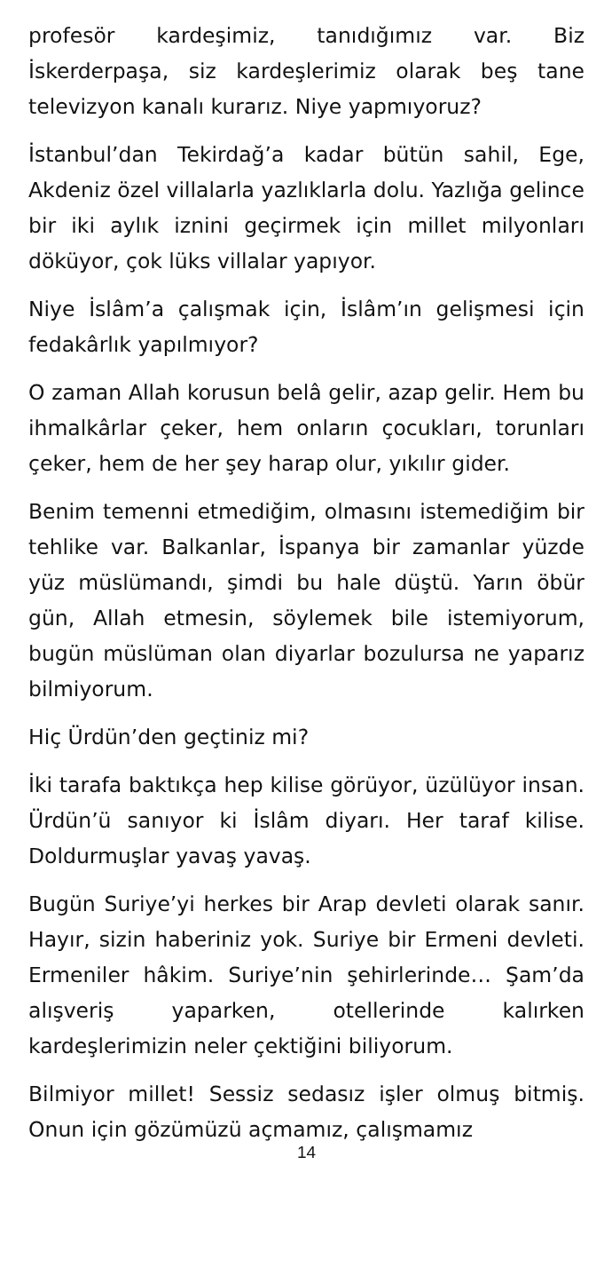profesör kardeşimiz, tanıdığımız var. Biz İskerderpaşa, siz kardeşlerimiz olarak beş tane televizyon kanalı kurarız. Niye yapmıyoruz?
İstanbul’dan Tekirdağ’a kadar bütün sahil, Ege, Akdeniz özel villalarla yazlıklarla dolu. Yazlığa gelince bir iki aylık iznini geçirmek için millet milyonları döküyor, çok lüks villalar yapıyor.
Niye İslâm’a çalışmak için, İslâm’ın gelişmesi için fedakârlık yapılmıyor?
O zaman Allah korusun belâ gelir, azap gelir. Hem bu ihmalkârlar çeker, hem onların çocukları, torunları çeker, hem de her şey harap olur, yıkılır gider.
Benim temenni etmediğim, olmasını istemediğim bir tehlike var. Balkanlar, İspanya bir zamanlar yüzde yüz müslümandı, şimdi bu hale düştü. Yarın öbür gün, Allah etmesin, söylemek bile istemiyorum, bugün müslüman olan diyarlar bozulursa ne yaparız bilmiyorum.
Hiç Ürdün’den geçtiniz mi?
İki tarafa baktıkça hep kilise görüyor, üzülüyor insan. Ürdün’ü sanıyor ki İslâm diyarı. Her taraf kilise. Doldurmuşlar yavaş yavaş.
Bugün Suriye’yi herkes bir Arap devleti olarak sanır. Hayır, sizin haberiniz yok. Suriye bir Ermeni devleti. Ermeniler hâkim. Suriye’nin şehirlerinde… Şam’da alışveriş yaparken, otellerinde kalırken kardeşlerimizin neler çektiğini biliyorum.
Bilmiyor millet! Sessiz sedasız işler olmuş bitmiş. Onun için gözümüzü açmamız, çalışmamız
14